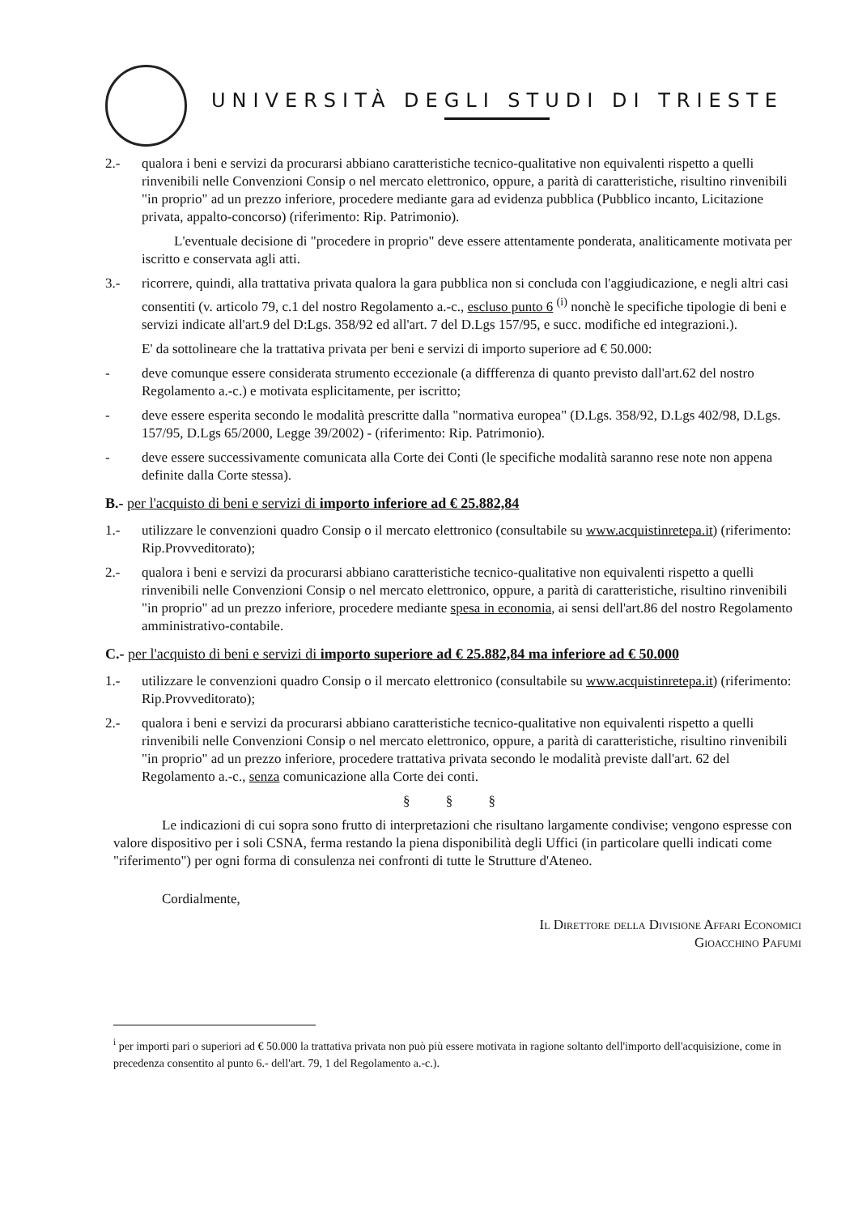UNIVERSITÀ DEGLI STUDI DI TRIESTE
2.- qualora i beni e servizi da procurarsi abbiano caratteristiche tecnico-qualitative non equivalenti rispetto a quelli rinvenibili nelle Convenzioni Consip o nel mercato elettronico, oppure, a parità di caratteristiche, risultino rinvenibili "in proprio" ad un prezzo inferiore, procedere mediante gara ad evidenza pubblica (Pubblico incanto, Licitazione privata, appalto-concorso) (riferimento: Rip. Patrimonio).
L'eventuale decisione di "procedere in proprio" deve essere attentamente ponderata, analiticamente motivata per iscritto e conservata agli atti.
3.- ricorrere, quindi, alla trattativa privata qualora la gara pubblica non si concluda con l'aggiudicazione, e negli altri casi consentiti (v. articolo 79, c.1 del nostro Regolamento a.-c., escluso punto 6 <sup>(i)</sup> nonchè le specifiche tipologie di beni e servizi indicate all'art.9 del D:Lgs. 358/92 ed all'art. 7 del D.Lgs 157/95, e succ. modifiche ed integrazioni.).
E' da sottolineare che la trattativa privata per beni e servizi di importo superiore ad € 50.000:
- deve comunque essere considerata strumento eccezionale (a diffferenza di quanto previsto dall'art.62 del nostro Regolamento a.-c.) e motivata esplicitamente, per iscritto;
- deve essere esperita secondo le modalità prescritte dalla "normativa europea" (D.Lgs. 358/92, D.Lgs 402/98, D.Lgs. 157/95, D.Lgs 65/2000, Legge 39/2002) - (riferimento: Rip. Patrimonio).
- deve essere successivamente comunicata alla Corte dei Conti (le specifiche modalità saranno rese note non appena definite dalla Corte stessa).
B.- per l'acquisto di beni e servizi di importo inferiore ad € 25.882,84
1.- utilizzare le convenzioni quadro Consip o il mercato elettronico (consultabile su www.acquistinretepa.it) (riferimento: Rip.Provveditorato);
2.- qualora i beni e servizi da procurarsi abbiano caratteristiche tecnico-qualitative non equivalenti rispetto a quelli rinvenibili nelle Convenzioni Consip o nel mercato elettronico, oppure, a parità di caratteristiche, risultino rinvenibili "in proprio" ad un prezzo inferiore, procedere mediante spesa in economia, ai sensi dell'art.86 del nostro Regolamento amministrativo-contabile.
C.- per l'acquisto di beni e servizi di importo superiore ad € 25.882,84 ma inferiore ad € 50.000
1.- utilizzare le convenzioni quadro Consip o il mercato elettronico (consultabile su www.acquistinretepa.it) (riferimento: Rip.Provveditorato);
2.- qualora i beni e servizi da procurarsi abbiano caratteristiche tecnico-qualitative non equivalenti rispetto a quelli rinvenibili nelle Convenzioni Consip o nel mercato elettronico, oppure, a parità di caratteristiche, risultino rinvenibili "in proprio" ad un prezzo inferiore, procedere trattativa privata secondo le modalità previste dall'art. 62 del Regolamento a.-c., senza comunicazione alla Corte dei conti.
§ § §
Le indicazioni di cui sopra sono frutto di interpretazioni che risultano largamente condivise; vengono espresse con valore dispositivo per i soli CSNA, ferma restando la piena disponibilità degli Uffici (in particolare quelli indicati come "riferimento") per ogni forma di consulenza nei confronti di tutte le Strutture d'Ateneo.
Cordialmente,
Il Direttore della Divisione Affari Economici
Gioacchino Pafumi
<sup>i</sup> per importi pari o superiori ad € 50.000 la trattativa privata non può più essere motivata in ragione soltanto dell'importo dell'acquisizione, come in precedenza consentito al punto 6.- dell'art. 79, 1 del Regolamento a.-c.).